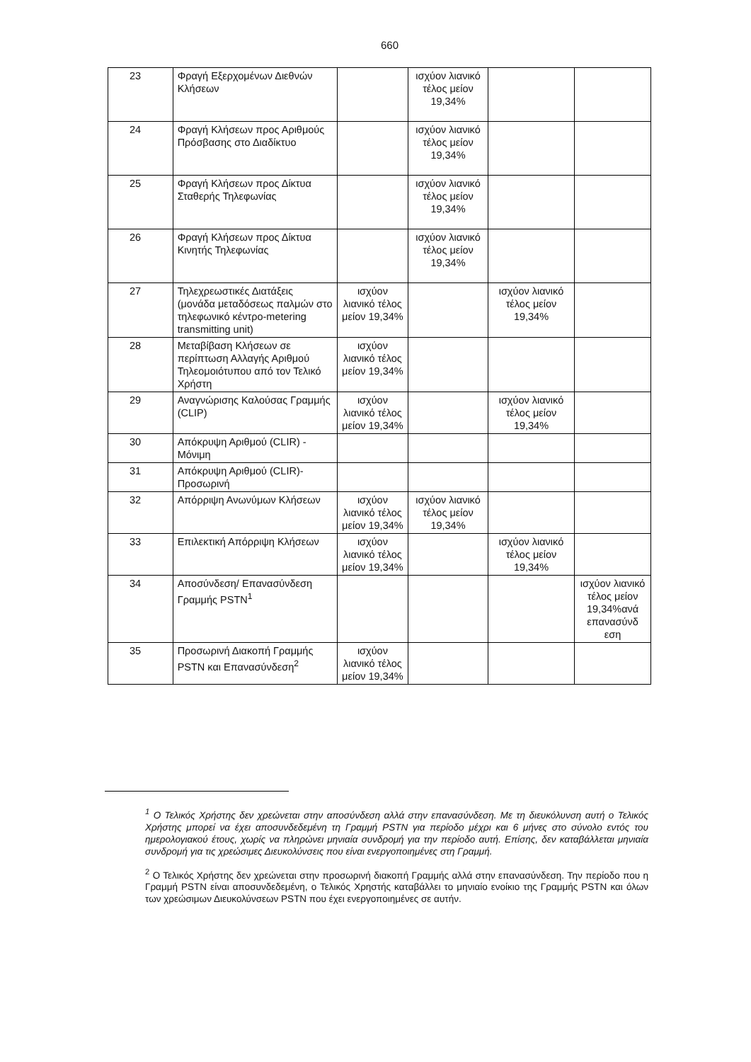660
| 23 | Φραγή Εξερχομένων Διεθνών Κλήσεων | | ισχύον λιανικό τέλος μείον 19,34% | | |
| 24 | Φραγή Κλήσεων προς Αριθμούς Πρόσβασης στο Διαδίκτυο | | ισχύον λιανικό τέλος μείον 19,34% | | |
| 25 | Φραγή Κλήσεων προς Δίκτυα Σταθερής Τηλεφωνίας | | ισχύον λιανικό τέλος μείον 19,34% | | |
| 26 | Φραγή Κλήσεων προς Δίκτυα Κινητής Τηλεφωνίας | | ισχύον λιανικό τέλος μείον 19,34% | | |
| 27 | Τηλεχρεωστικές Διατάξεις (μονάδα μεταδόσεως παλμών στο τηλεφωνικό κέντρο-metering transmitting unit) | ισχύον λιανικό τέλος μείον 19,34% | | ισχύον λιανικό τέλος μείον 19,34% | |
| 28 | Μεταβίβαση Κλήσεων σε περίπτωση Αλλαγής Αριθμού Τηλεομοιότυπου από τον Τελικό Χρήστη | ισχύον λιανικό τέλος μείον 19,34% | | | |
| 29 | Αναγνώρισης Καλούσας Γραμμής (CLIP) | ισχύον λιανικό τέλος μείον 19,34% | | ισχύον λιανικό τέλος μείον 19,34% | |
| 30 | Απόκρυψη Αριθμού (CLIR) - Μόνιμη | | | | |
| 31 | Απόκρυψη Αριθμού (CLIR)- Προσωρινή | | | | |
| 32 | Απόρριψη Ανωνύμων Κλήσεων | ισχύον λιανικό τέλος μείον 19,34% | ισχύον λιανικό τέλος μείον 19,34% | | |
| 33 | Επιλεκτική Απόρριψη Κλήσεων | ισχύον λιανικό τέλος μείον 19,34% | | ισχύον λιανικό τέλος μείον 19,34% | |
| 34 | Αποσύνδεση/ Επανασύνδεση Γραμμής PSTN<sup>1</sup> | | | | ισχύον λιανικό τέλος μείον 19,34%ανά επανασύνδ εση |
| 35 | Προσωρινή Διακοπή Γραμμής PSTN και Επανασύνδεση<sup>2</sup> | ισχύον λιανικό τέλος μείον 19,34% | | | |
<sup>1</sup> Ο Τελικός Χρήστης δεν χρεώνεται στην αποσύνδεση αλλά στην επανασύνδεση. Με τη διευκόλυνση αυτή ο Τελικός Χρήστης μπορεί να έχει αποσυνδεδεμένη τη Γραμμή PSTN για περίοδο μέχρι και 6 μήνες στο σύνολο εντός του ημερολογιακού έτους, χωρίς να πληρώνει μηνιαία συνδρομή για την περίοδο αυτή. Επίσης, δεν καταβάλλεται μηνιαία συνδρομή για τις χρεώσιμες Διευκολύνσεις που είναι ενεργοποιημένες στη Γραμμή.
<sup>2</sup> Ο Τελικός Χρήστης δεν χρεώνεται στην προσωρινή διακοπή Γραμμής αλλά στην επανασύνδεση. Την περίοδο που η Γραμμή PSTN είναι αποσυνδεδεμένη, ο Τελικός Χρηστής καταβάλλει το μηνιαίο ενοίκιο της Γραμμής PSTN και όλων των χρεώσιμων Διευκολύνσεων PSTN που έχει ενεργοποιημένες σε αυτήν.